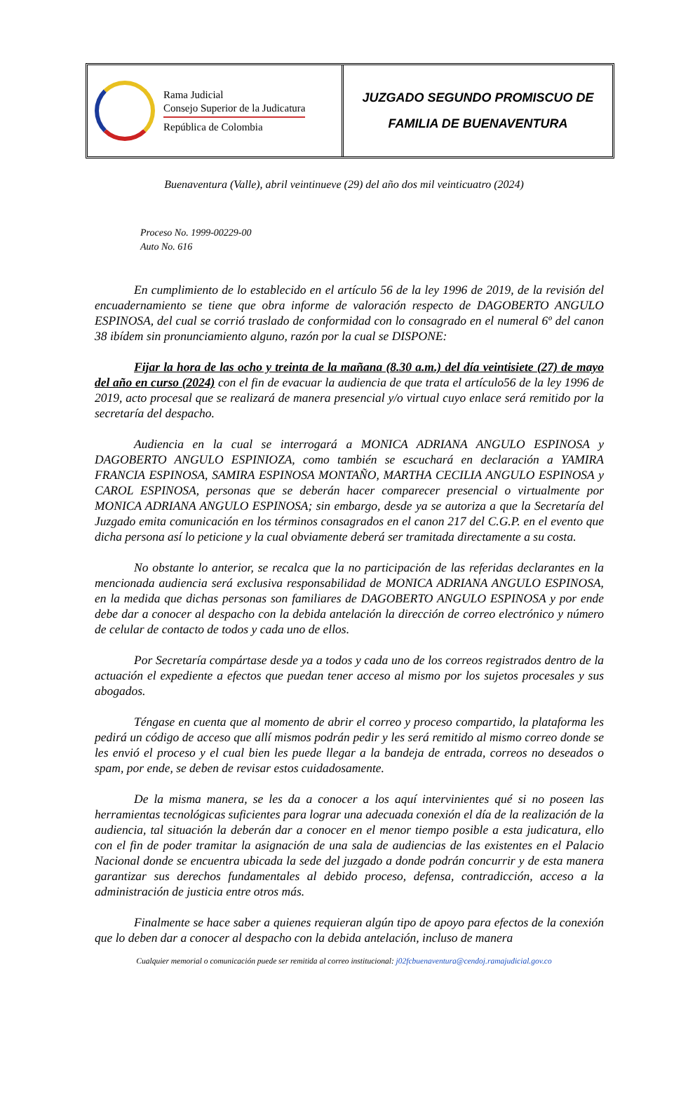Rama Judicial
Consejo Superior de la Judicatura
República de Colombia
JUZGADO SEGUNDO PROMISCUO DE
FAMILIA DE BUENAVENTURA
Buenaventura (Valle), abril veintinueve (29) del año dos mil veinticuatro (2024)
Proceso No. 1999-00229-00
Auto No. 616
En cumplimiento de lo establecido en el artículo 56 de la ley 1996 de 2019, de la revisión del encuadernamiento se tiene que obra informe de valoración respecto de DAGOBERTO ANGULO ESPINOSA, del cual se corrió traslado de conformidad con lo consagrado en el numeral 6º del canon 38 ibídem sin pronunciamiento alguno, razón por la cual se DISPONE:
Fijar la hora de las ocho y treinta de la mañana (8.30 a.m.) del día veintisiete (27) de mayo del año en curso (2024) con el fin de evacuar la audiencia de que trata el artículo56 de la ley 1996 de 2019, acto procesal que se realizará de manera presencial y/o virtual cuyo enlace será remitido por la secretaría del despacho.
Audiencia en la cual se interrogará a MONICA ADRIANA ANGULO ESPINOSA y DAGOBERTO ANGULO ESPINIOZA, como también se escuchará en declaración a YAMIRA FRANCIA ESPINOSA, SAMIRA ESPINOSA MONTAÑO, MARTHA CECILIA ANGULO ESPINOSA y CAROL ESPINOSA, personas que se deberán hacer comparecer presencial o virtualmente por MONICA ADRIANA ANGULO ESPINOSA; sin embargo, desde ya se autoriza a que la Secretaría del Juzgado emita comunicación en los términos consagrados en el canon 217 del C.G.P. en el evento que dicha persona así lo peticione y la cual obviamente deberá ser tramitada directamente a su costa.
No obstante lo anterior, se recalca que la no participación de las referidas declarantes en la mencionada audiencia será exclusiva responsabilidad de MONICA ADRIANA ANGULO ESPINOSA, en la medida que dichas personas son familiares de DAGOBERTO ANGULO ESPINOSA y por ende debe dar a conocer al despacho con la debida antelación la dirección de correo electrónico y número de celular de contacto de todos y cada uno de ellos.
Por Secretaría compártase desde ya a todos y cada uno de los correos registrados dentro de la actuación el expediente a efectos que puedan tener acceso al mismo por los sujetos procesales y sus abogados.
Téngase en cuenta que al momento de abrir el correo y proceso compartido, la plataforma les pedirá un código de acceso que allí mismos podrán pedir y les será remitido al mismo correo donde se les envió el proceso y el cual bien les puede llegar a la bandeja de entrada, correos no deseados o spam, por ende, se deben de revisar estos cuidadosamente.
De la misma manera, se les da a conocer a los aquí intervinientes qué si no poseen las herramientas tecnológicas suficientes para lograr una adecuada conexión el día de la realización de la audiencia, tal situación la deberán dar a conocer en el menor tiempo posible a esta judicatura, ello con el fin de poder tramitar la asignación de una sala de audiencias de las existentes en el Palacio Nacional donde se encuentra ubicada la sede del juzgado a donde podrán concurrir y de esta manera garantizar sus derechos fundamentales al debido proceso, defensa, contradicción, acceso a la administración de justicia entre otros más.
Finalmente se hace saber a quienes requieran algún tipo de apoyo para efectos de la conexión que lo deben dar a conocer al despacho con la debida antelación, incluso de manera
Cualquier memorial o comunicación puede ser remitida al correo institucional: j02fcbuenaventura@cendoj.ramajudicial.gov.co